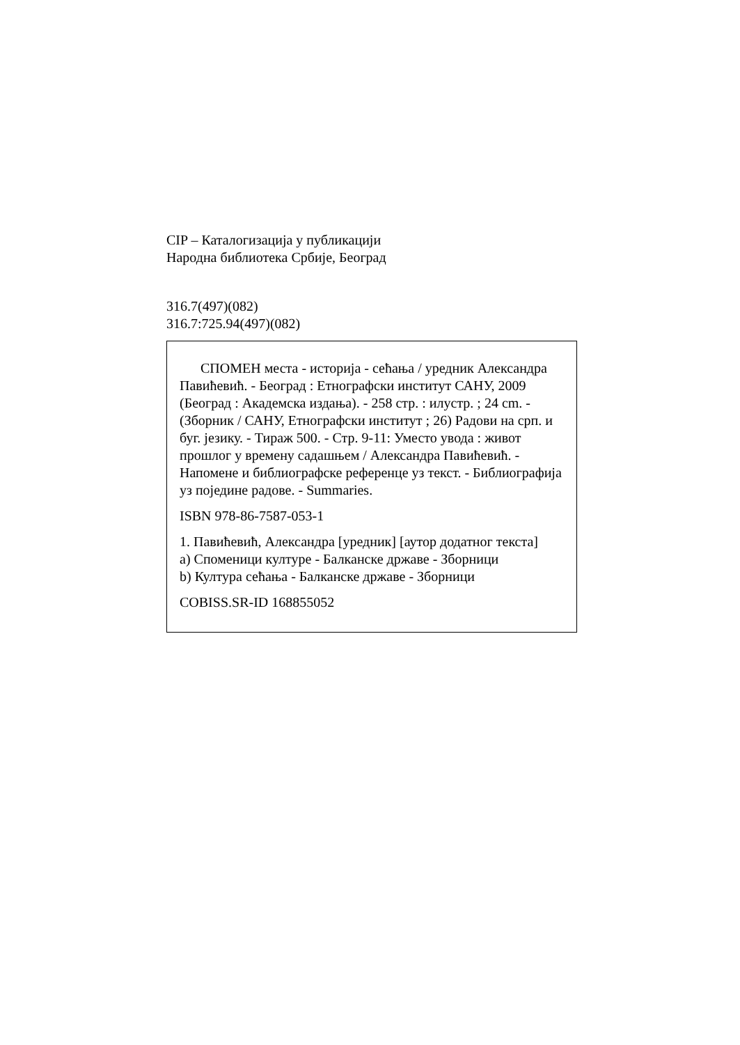CIP – Каталогизација у публикацији
Народна библиотека Србије, Београд
316.7(497)(082)
316.7:725.94(497)(082)
СПОМЕН места - историја - сећања / уредник Александра Павићевић. - Београд : Етнографски институт САНУ, 2009 (Београд : Академска издања). - 258 стр. : илустр. ; 24 cm. - (Зборник / САНУ, Етнографски институт ; 26) Радови на срп. и буг. језику. - Тираж 500. - Стр. 9-11: Уместо увода : живот прошлог у времену садашњем / Александра Павићевић. - Напомене и библиографске референце уз текст. - Библиографија уз поједине радове. - Summaries.
ISBN 978-86-7587-053-1
1. Павићевић, Александра [уредник] [аутор додатног текста]
а) Споменици културе - Балканске државе - Зборници
b) Култура сећања - Балканске државе - Зборници
COBISS.SR-ID 168855052